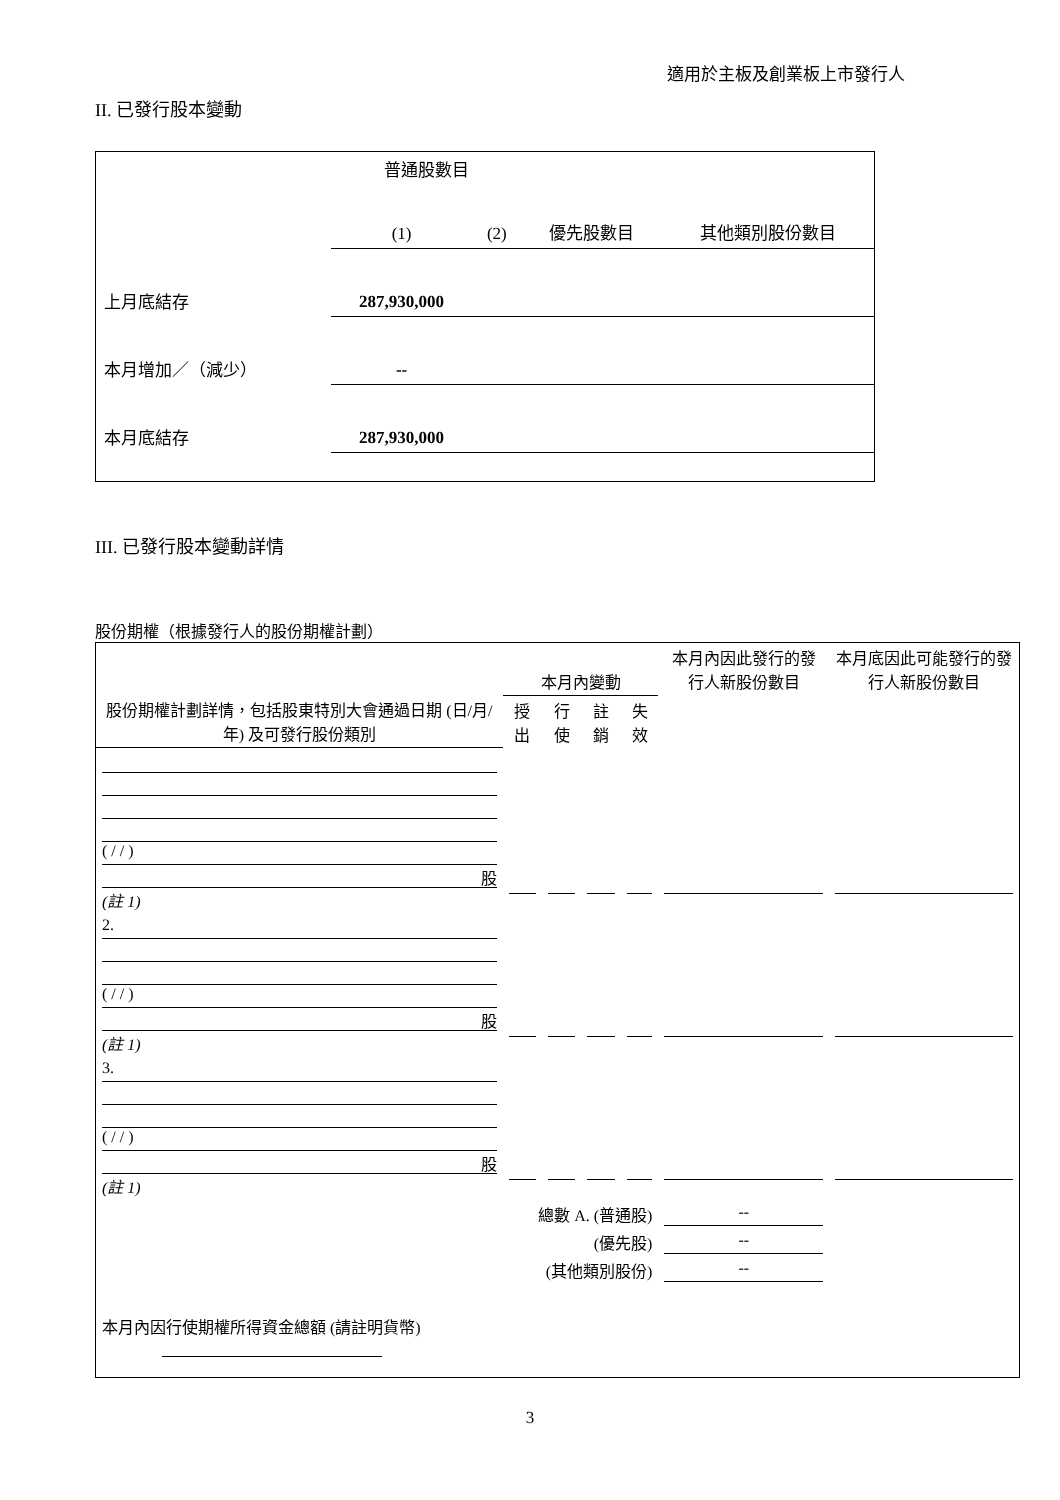適用於主板及創業板上市發行人
II. 已發行股本變動
| | 普通股數目 | | | 其他類別股份數目 |
| | (1) | (2) | 優先股數目 | |
| 上月底結存 | 287,930,000 | | | |
| 本月增加／（減少） | -- | | | |
| 本月底結存 | 287,930,000 | | | |
III. 已發行股本變動詳情
股份期權（根據發行人的股份期權計劃）
| 股份期權計劃詳情，包括股東特別大會通過日期 (日/月/年) 及可發行股份類別 | 本月內變動 | | | | 本月內因此發行的發行人新股份數目 | 本月底因此可能發行的發行人新股份數目 |
| --- | --- | --- | --- | --- | --- | --- |
| | 授出 | 行使 | 註銷 | 失效 | | |
| ( / / ) 股 (註 1) | | | | | | |
| 2. ( / / ) 股 (註 1) | | | | | | |
| 3. ( / / ) 股 (註 1) | | | | | | |
| 總數 A. (普通股) | | | | | -- | |
| (優先股) | | | | | -- | |
| (其他類別股份) | | | | | -- | |
| 本月內因行使期權所得資金總額 (請註明貨幣) | | | | | | |
3